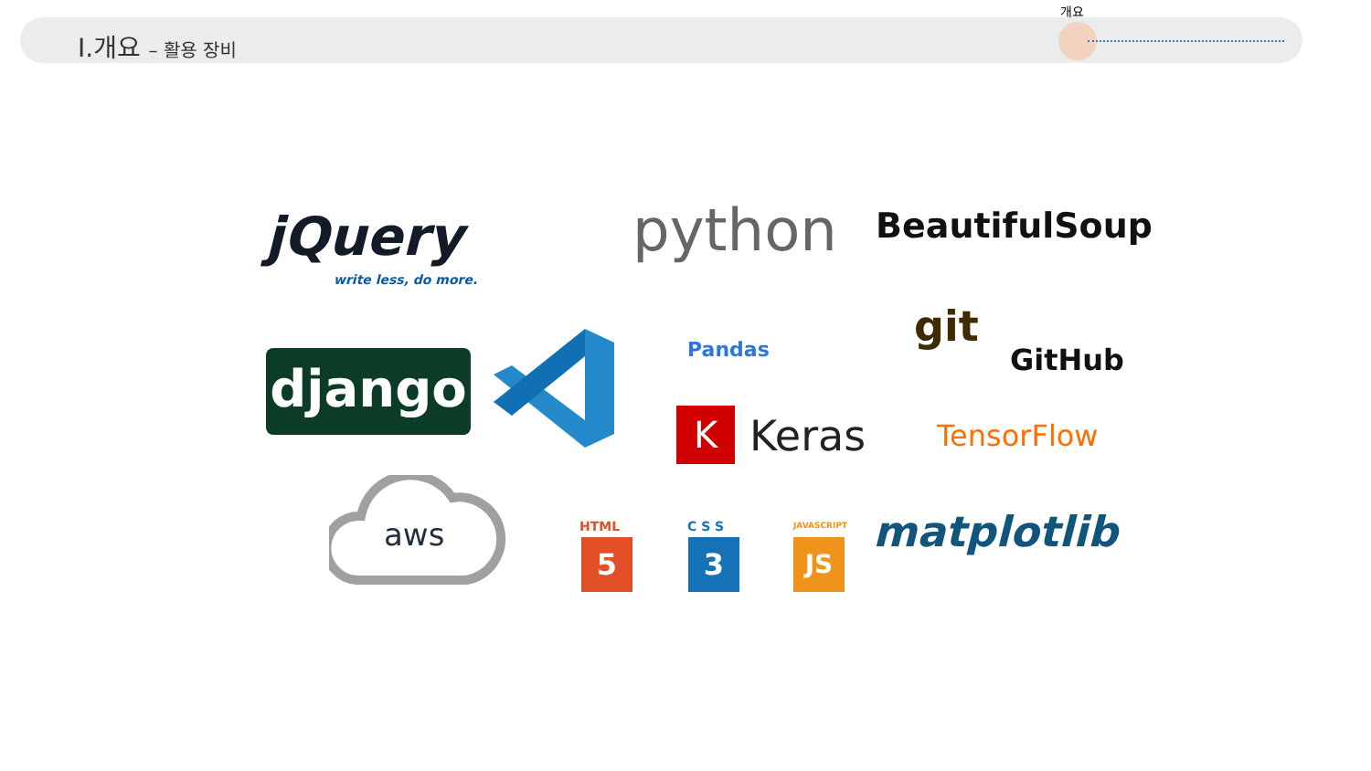개요
I.개요 – 활용 장비
jQuery
write less, do more.
python BeautifulSoup
Pandas git
GitHub
django
K Keras TensorFlow
aws HTML C S S JAVASCRIPT
5 3 JS matplotlib